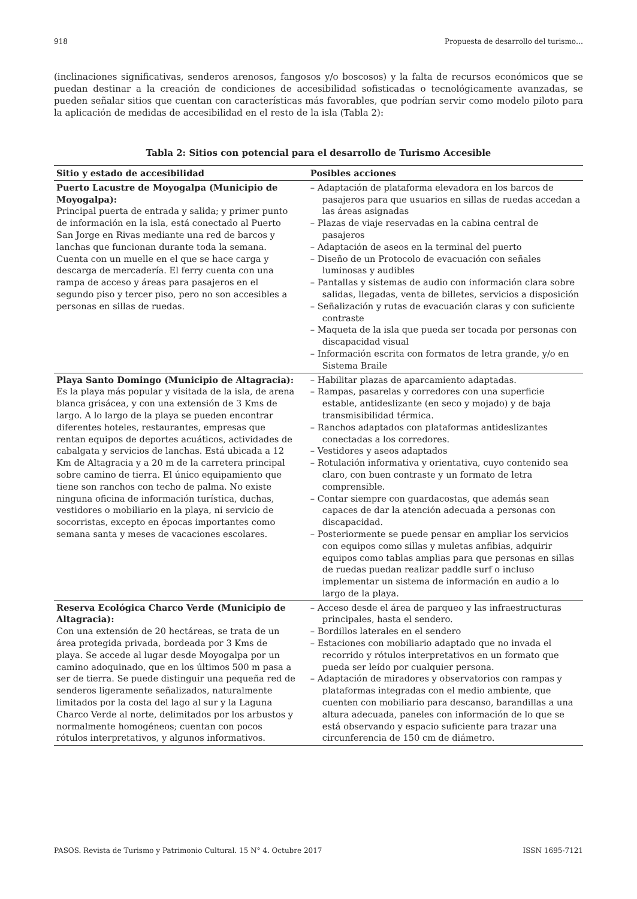918 Propuesta de desarrollo del turismo…
(inclinaciones significativas, senderos arenosos, fangosos y/o boscosos) y la falta de recursos económicos que se puedan destinar a la creación de condiciones de accesibilidad sofisticadas o tecnológicamente avanzadas, se pueden señalar sitios que cuentan con características más favorables, que podrían servir como modelo piloto para la aplicación de medidas de accesibilidad en el resto de la isla (Tabla 2):
Tabla 2: Sitios con potencial para el desarrollo de Turismo Accesible
| Sitio y estado de accesibilidad | Posibles acciones |
| --- | --- |
| Puerto Lacustre de Moyogalpa (Municipio de Moyogalpa): Principal puerta de entrada y salida; y primer punto de información en la isla, está conectado al Puerto San Jorge en Rivas mediante una red de barcos y lanchas que funcionan durante toda la semana. Cuenta con un muelle en el que se hace carga y descarga de mercadería. El ferry cuenta con una rampa de acceso y áreas para pasajeros en el segundo piso y tercer piso, pero no son accesibles a personas en sillas de ruedas. | – Adaptación de plataforma elevadora en los barcos de pasajeros para que usuarios en sillas de ruedas accedan a las áreas asignadas – Plazas de viaje reservadas en la cabina central de pasajeros – Adaptación de aseos en la terminal del puerto – Diseño de un Protocolo de evacuación con señales luminosas y audibles – Pantallas y sistemas de audio con información clara sobre salidas, llegadas, venta de billetes, servicios a disposición – Señalización y rutas de evacuación claras y con suficiente contraste – Maqueta de la isla que pueda ser tocada por personas con discapacidad visual – Información escrita con formatos de letra grande, y/o en Sistema Braile |
| Playa Santo Domingo (Municipio de Altagracia): Es la playa más popular y visitada de la isla, de arena blanca grisácea, y con una extensión de 3 Kms de largo. A lo largo de la playa se pueden encontrar diferentes hoteles, restaurantes, empresas que rentan equipos de deportes acuáticos, actividades de cabalgata y servicios de lanchas. Está ubicada a 12 Km de Altagracia y a 20 m de la carretera principal sobre camino de tierra. El único equipamiento que tiene son ranchos con techo de palma. No existe ninguna oficina de información turística, duchas, vestidores o mobiliario en la playa, ni servicio de socorristas, excepto en épocas importantes como semana santa y meses de vacaciones escolares. | – Habilitar plazas de aparcamiento adaptadas. – Rampas, pasarelas y corredores con una superficie estable, antideslizante (en seco y mojado) y de baja transmisibilidad térmica. – Ranchos adaptados con plataformas antideslizantes conectadas a los corredores. – Vestidores y aseos adaptados – Rotulación informativa y orientativa, cuyo contenido sea claro, con buen contraste y un formato de letra comprensible. – Contar siempre con guardacostas, que además sean capaces de dar la atención adecuada a personas con discapacidad. – Posteriormente se puede pensar en ampliar los servicios con equipos como sillas y muletas anfibias, adquirir equipos como tablas amplias para que personas en sillas de ruedas puedan realizar paddle surf o incluso implementar un sistema de información en audio a lo largo de la playa. |
| Reserva Ecológica Charco Verde (Municipio de Altagracia): Con una extensión de 20 hectáreas, se trata de un área protegida privada, bordeada por 3 Kms de playa. Se accede al lugar desde Moyogalpa por un camino adoquinado, que en los últimos 500 m pasa a ser de tierra. Se puede distinguir una pequeña red de senderos ligeramente señalizados, naturalmente limitados por la costa del lago al sur y la Laguna Charco Verde al norte, delimitados por los arbustos y normalmente homogéneos; cuentan con pocos rótulos interpretativos, y algunos informativos. | – Acceso desde el área de parqueo y las infraestructuras principales, hasta el sendero. – Bordillos laterales en el sendero – Estaciones con mobiliario adaptado que no invada el recorrido y rótulos interpretativos en un formato que pueda ser leído por cualquier persona. – Adaptación de miradores y observatorios con rampas y plataformas integradas con el medio ambiente, que cuenten con mobiliario para descanso, barandillas a una altura adecuada, paneles con información de lo que se está observando y espacio suficiente para trazar una circunferencia de 150 cm de diámetro. |
PASOS. Revista de Turismo y Patrimonio Cultural. 15 N° 4. Octubre 2017 ISSN 1695-7121